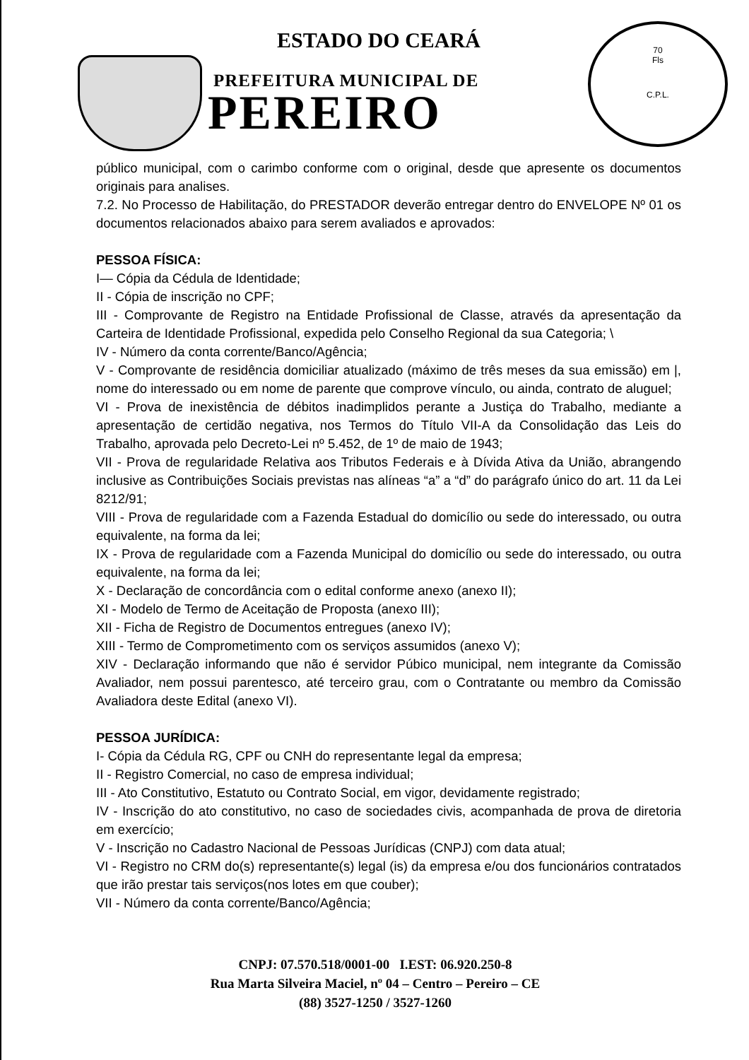ESTADO DO CEARÁ
PREFEITURA MUNICIPAL DE
PEREIRO
70
Fls
C.P.L.
público municipal, com o carimbo conforme com o original, desde que apresente os documentos originais para analises.
7.2. No Processo de Habilitação, do PRESTADOR deverão entregar dentro do ENVELOPE Nº 01 os documentos relacionados abaixo para serem avaliados e aprovados:
PESSOA FÍSICA:
I— Cópia da Cédula de Identidade;
II - Cópia de inscrição no CPF;
III - Comprovante de Registro na Entidade Profissional de Classe, através da apresentação da Carteira de Identidade Profissional, expedida pelo Conselho Regional da sua Categoria; \
IV - Número da conta corrente/Banco/Agência;
V - Comprovante de residência domiciliar atualizado (máximo de três meses da sua emissão) em |, nome do interessado ou em nome de parente que comprove vínculo, ou ainda, contrato de aluguel;
VI - Prova de inexistência de débitos inadimplidos perante a Justiça do Trabalho, mediante a apresentação de certidão negativa, nos Termos do Título VII-A da Consolidação das Leis do Trabalho, aprovada pelo Decreto-Lei nº 5.452, de 1º de maio de 1943;
VII - Prova de regularidade Relativa aos Tributos Federais e à Dívida Ativa da União, abrangendo inclusive as Contribuições Sociais previstas nas alíneas “a” a “d” do parágrafo único do art. 11 da Lei 8212/91;
VIII - Prova de regularidade com a Fazenda Estadual do domicílio ou sede do interessado, ou outra equivalente, na forma da lei;
IX - Prova de regularidade com a Fazenda Municipal do domicílio ou sede do interessado, ou outra equivalente, na forma da lei;
X - Declaração de concordância com o edital conforme anexo (anexo II);
XI - Modelo de Termo de Aceitação de Proposta (anexo III);
XII - Ficha de Registro de Documentos entregues (anexo IV);
XIII - Termo de Comprometimento com os serviços assumidos (anexo V);
XIV - Declaração informando que não é servidor Púbico municipal, nem integrante da Comissão Avaliador, nem possui parentesco, até terceiro grau, com o Contratante ou membro da Comissão Avaliadora deste Edital (anexo VI).
PESSOA JURÍDICA:
I- Cópia da Cédula RG, CPF ou CNH do representante legal da empresa;
II - Registro Comercial, no caso de empresa individual;
III - Ato Constitutivo, Estatuto ou Contrato Social, em vigor, devidamente registrado;
IV - Inscrição do ato constitutivo, no caso de sociedades civis, acompanhada de prova de diretoria em exercício;
V - Inscrição no Cadastro Nacional de Pessoas Jurídicas (CNPJ) com data atual;
VI - Registro no CRM do(s) representante(s) legal (is) da empresa e/ou dos funcionários contratados que irão prestar tais serviços(nos lotes em que couber);
VII - Número da conta corrente/Banco/Agência;
CNPJ: 07.570.518/0001-00 I.EST: 06.920.250-8
Rua Marta Silveira Maciel, nº 04 – Centro – Pereiro – CE
(88) 3527-1250 / 3527-1260